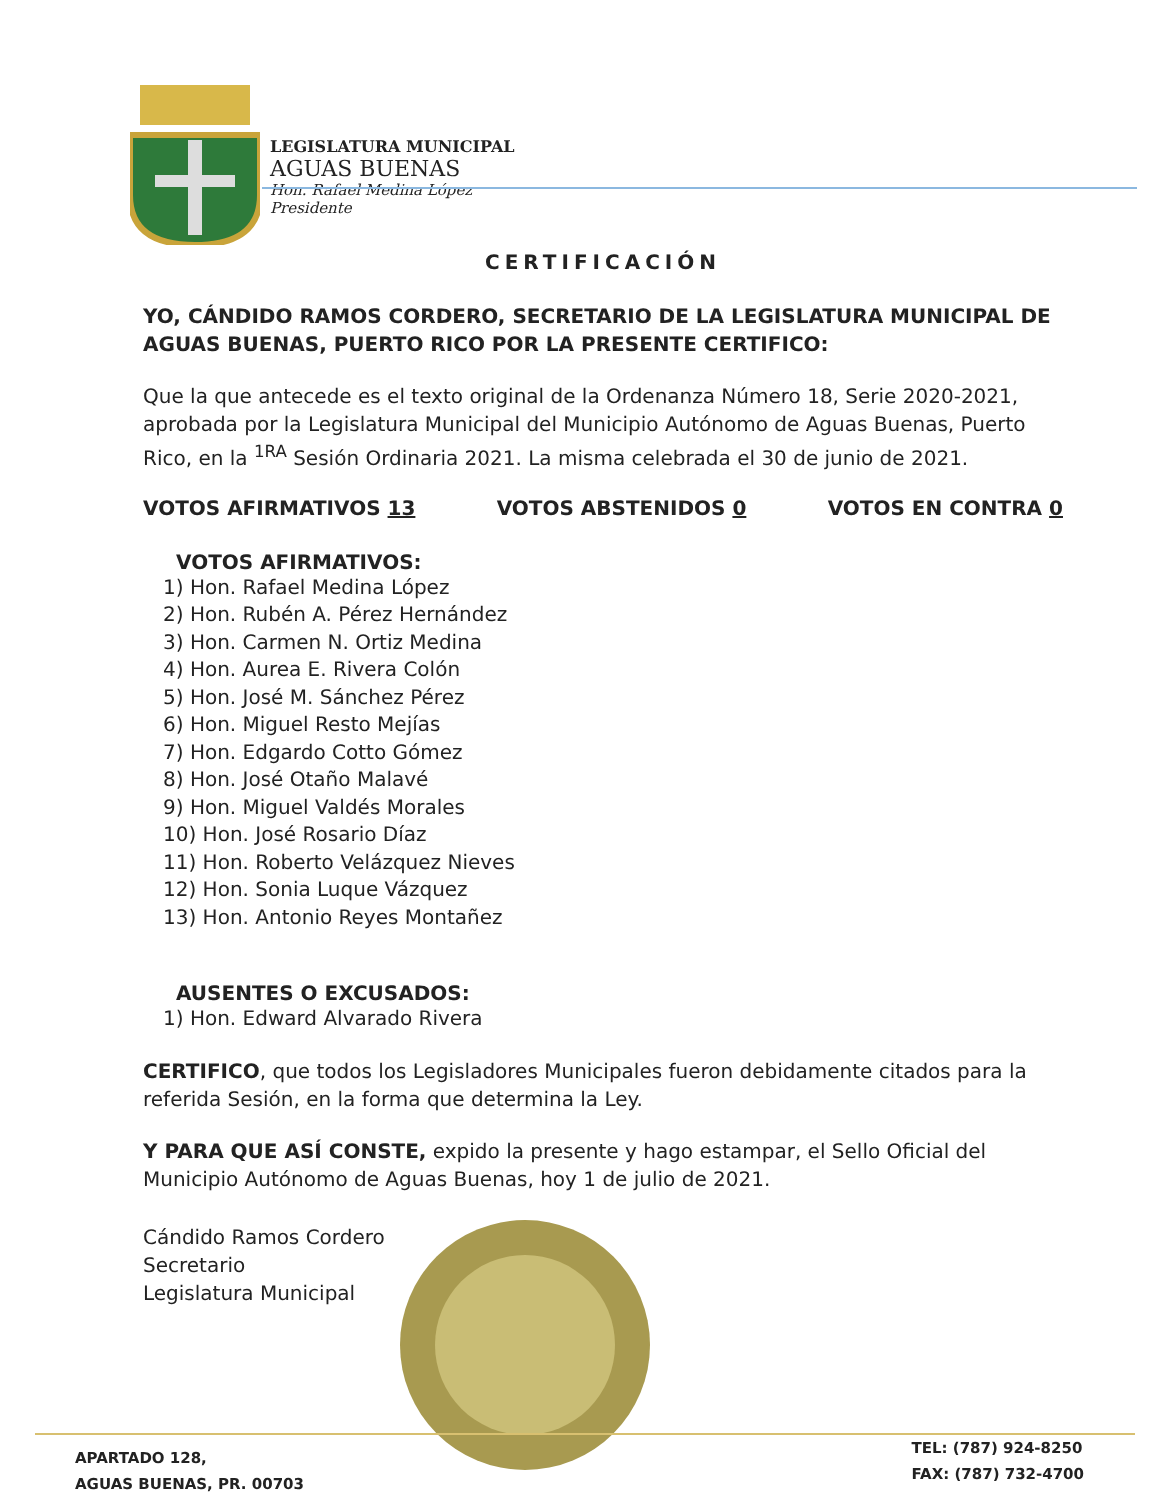LEGISLATURA MUNICIPAL
AGUAS BUENAS
Hon. Rafael Medina López
Presidente
CERTIFICACIÓN
YO, CÁNDIDO RAMOS CORDERO, SECRETARIO DE LA LEGISLATURA MUNICIPAL DE AGUAS BUENAS, PUERTO RICO POR LA PRESENTE CERTIFICO:
Que la que antecede es el texto original de la Ordenanza Número 18, Serie 2020-2021, aprobada por la Legislatura Municipal del Municipio Autónomo de Aguas Buenas, Puerto Rico, en la <sup>1RA</sup> Sesión Ordinaria 2021. La misma celebrada el 30 de junio de 2021.
VOTOS AFIRMATIVOS 13 VOTOS ABSTENIDOS 0 VOTOS EN CONTRA 0
VOTOS AFIRMATIVOS:
1) Hon. Rafael Medina López
2) Hon. Rubén A. Pérez Hernández
3) Hon. Carmen N. Ortiz Medina
4) Hon. Aurea E. Rivera Colón
5) Hon. José M. Sánchez Pérez
6) Hon. Miguel Resto Mejías
7) Hon. Edgardo Cotto Gómez
8) Hon. José Otaño Malavé
9) Hon. Miguel Valdés Morales
10) Hon. José Rosario Díaz
11) Hon. Roberto Velázquez Nieves
12) Hon. Sonia Luque Vázquez
13) Hon. Antonio Reyes Montañez
AUSENTES O EXCUSADOS:
1) Hon. Edward Alvarado Rivera
CERTIFICO, que todos los Legisladores Municipales fueron debidamente citados para la referida Sesión, en la forma que determina la Ley.
Y PARA QUE ASÍ CONSTE, expido la presente y hago estampar, el Sello Oficial del Municipio Autónomo de Aguas Buenas, hoy 1 de julio de 2021.
Cándido Ramos Cordero
Secretario
Legislatura Municipal
APARTADO 128,
AGUAS BUENAS, PR. 00703
TEL: (787) 924-8250
FAX: (787) 732-4700